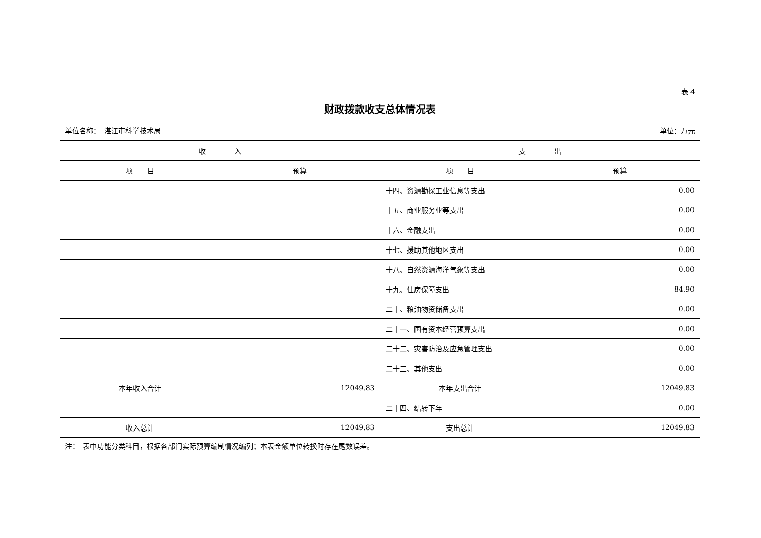表 4
财政拨款收支总体情况表
单位名称：　湛江市科学技术局 单位：万元
| 收 入 | | 支 出 | |
| --- | --- | --- | --- |
| 项 目 | 预算 | 项 目 | 预算 |
| | | 十四、资源勘探工业信息等支出 | 0.00 |
| | | 十五、商业服务业等支出 | 0.00 |
| | | 十六、金融支出 | 0.00 |
| | | 十七、援助其他地区支出 | 0.00 |
| | | 十八、自然资源海洋气象等支出 | 0.00 |
| | | 十九、住房保障支出 | 84.90 |
| | | 二十、粮油物资储备支出 | 0.00 |
| | | 二十一、国有资本经营预算支出 | 0.00 |
| | | 二十二、灾害防治及应急管理支出 | 0.00 |
| | | 二十三、其他支出 | 0.00 |
| 本年收入合计 | 12049.83 | 本年支出合计 | 12049.83 |
| | | 二十四、结转下年 | 0.00 |
| 收入总计 | 12049.83 | 支出总计 | 12049.83 |
注：　表中功能分类科目，根据各部门实际预算编制情况编列；本表金额单位转换时存在尾数误差。